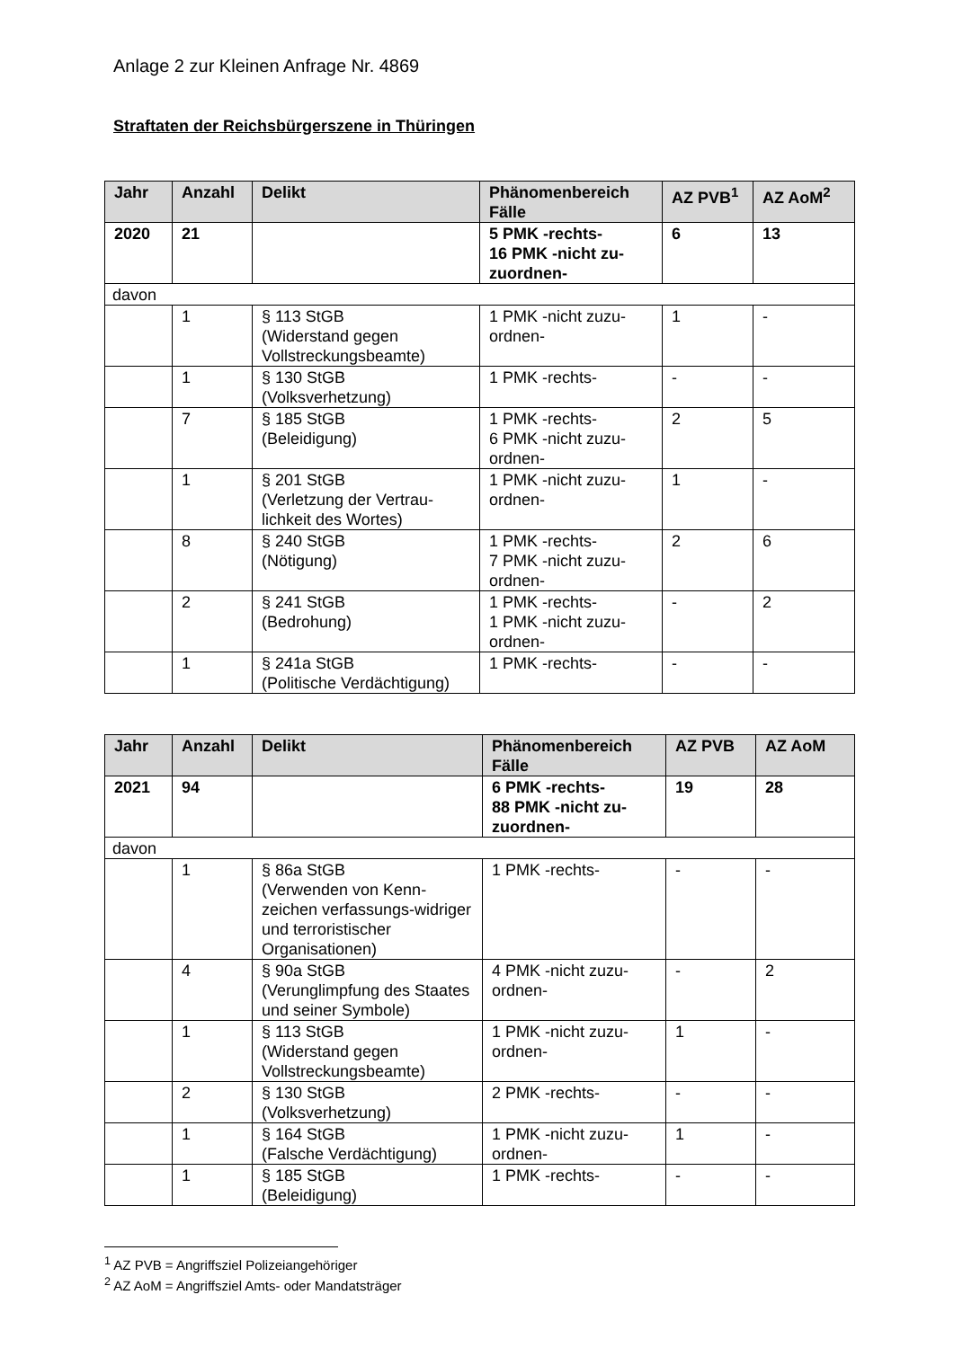Anlage 2 zur Kleinen Anfrage Nr. 4869
Straftaten der Reichsbürgerszene in Thüringen
| Jahr | Anzahl | Delikt | Phänomenbereich Fälle | AZ PVB<sup>1</sup> | AZ AoM<sup>2</sup> |
| --- | --- | --- | --- | --- | --- |
| 2020 | 21 | | 5 PMK -rechts- 16 PMK -nicht zu-zuordnen- | 6 | 13 |
| davon | | | | | |
| | 1 | § 113 StGB (Widerstand gegen Vollstreckungsbeamte) | 1 PMK -nicht zuzu-ordnen- | 1 | - |
| | 1 | § 130 StGB (Volksverhetzung) | 1 PMK -rechts- | - | - |
| | 7 | § 185 StGB (Beleidigung) | 1 PMK -rechts- 6 PMK -nicht zuzu-ordnen- | 2 | 5 |
| | 1 | § 201 StGB (Verletzung der Vertrau-lichkeit des Wortes) | 1 PMK -nicht zuzu-ordnen- | 1 | - |
| | 8 | § 240 StGB (Nötigung) | 1 PMK -rechts- 7 PMK -nicht zuzu-ordnen- | 2 | 6 |
| | 2 | § 241 StGB (Bedrohung) | 1 PMK -rechts- 1 PMK -nicht zuzu-ordnen- | - | 2 |
| | 1 | § 241a StGB (Politische Verdächtigung) | 1 PMK -rechts- | - | - |
| Jahr | Anzahl | Delikt | Phänomenbereich Fälle | AZ PVB | AZ AoM |
| --- | --- | --- | --- | --- | --- |
| 2021 | 94 | | 6 PMK -rechts- 88 PMK -nicht zu-zuordnen- | 19 | 28 |
| davon | | | | | |
| | 1 | § 86a StGB (Verwenden von Kenn-zeichen verfassungs-widriger und terroristischer Organisationen) | 1 PMK -rechts- | - | - |
| | 4 | § 90a StGB (Verunglimpfung des Staates und seiner Symbole) | 4 PMK -nicht zuzu-ordnen- | - | 2 |
| | 1 | § 113 StGB (Widerstand gegen Vollstreckungsbeamte) | 1 PMK -nicht zuzu-ordnen- | 1 | - |
| | 2 | § 130 StGB (Volksverhetzung) | 2 PMK -rechts- | - | - |
| | 1 | § 164 StGB (Falsche Verdächtigung) | 1 PMK -nicht zuzu-ordnen- | 1 | - |
| | 1 | § 185 StGB (Beleidigung) | 1 PMK -rechts- | - | - |
<sup>1</sup> AZ PVB = Angriffsziel Polizeiangehöriger
<sup>2</sup> AZ AoM = Angriffsziel Amts- oder Mandatsträger